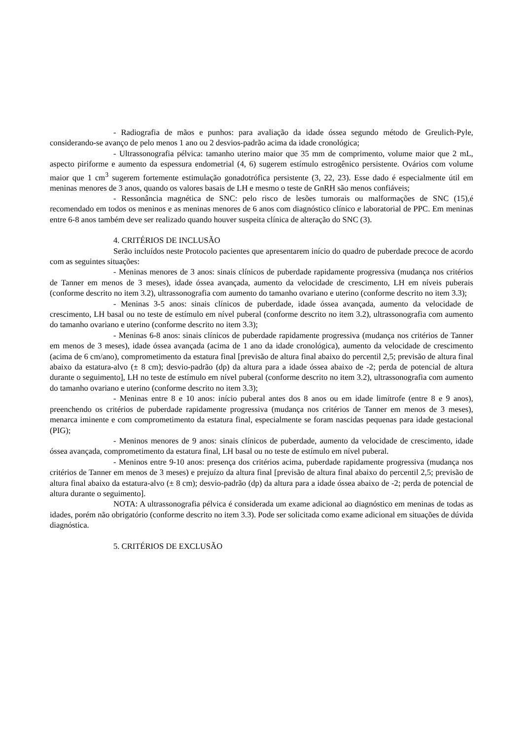- Radiografia de mãos e punhos: para avaliação da idade óssea segundo método de Greulich-Pyle, considerando-se avanço de pelo menos 1 ano ou 2 desvios-padrão acima da idade cronológica;
- Ultrassonografia pélvica: tamanho uterino maior que 35 mm de comprimento, volume maior que 2 mL, aspecto piriforme e aumento da espessura endometrial (4, 6) sugerem estímulo estrogênico persistente. Ovários com volume maior que 1 cm<sup>3</sup> sugerem fortemente estimulação gonadotrófica persistente (3, 22, 23). Esse dado é especialmente útil em meninas menores de 3 anos, quando os valores basais de LH e mesmo o teste de GnRH são menos confiáveis;
- Ressonância magnética de SNC: pelo risco de lesões tumorais ou malformações de SNC (15),é recomendado em todos os meninos e as meninas menores de 6 anos com diagnóstico clínico e laboratorial de PPC. Em meninas entre 6-8 anos também deve ser realizado quando houver suspeita clínica de alteração do SNC (3).
4. CRITÉRIOS DE INCLUSÃO
Serão incluídos neste Protocolo pacientes que apresentarem início do quadro de puberdade precoce de acordo com as seguintes situações:
- Meninas menores de 3 anos: sinais clínicos de puberdade rapidamente progressiva (mudança nos critérios de Tanner em menos de 3 meses), idade óssea avançada, aumento da velocidade de crescimento, LH em níveis puberais (conforme descrito no item 3.2), ultrassonografia com aumento do tamanho ovariano e uterino (conforme descrito no item 3.3);
- Meninas 3-5 anos: sinais clínicos de puberdade, idade óssea avançada, aumento da velocidade de crescimento, LH basal ou no teste de estímulo em nível puberal (conforme descrito no item 3.2), ultrassonografia com aumento do tamanho ovariano e uterino (conforme descrito no item 3.3);
- Meninas 6-8 anos: sinais clínicos de puberdade rapidamente progressiva (mudança nos critérios de Tanner em menos de 3 meses), idade óssea avançada (acima de 1 ano da idade cronológica), aumento da velocidade de crescimento (acima de 6 cm/ano), comprometimento da estatura final [previsão de altura final abaixo do percentil 2,5; previsão de altura final abaixo da estatura-alvo (± 8 cm); desvio-padrão (dp) da altura para a idade óssea abaixo de -2; perda de potencial de altura durante o seguimento], LH no teste de estímulo em nível puberal (conforme descrito no item 3.2), ultrassonografia com aumento do tamanho ovariano e uterino (conforme descrito no item 3.3);
- Meninas entre 8 e 10 anos: início puberal antes dos 8 anos ou em idade limítrofe (entre 8 e 9 anos), preenchendo os critérios de puberdade rapidamente progressiva (mudança nos critérios de Tanner em menos de 3 meses), menarca iminente e com comprometimento da estatura final, especialmente se foram nascidas pequenas para idade gestacional (PIG);
- Meninos menores de 9 anos: sinais clínicos de puberdade, aumento da velocidade de crescimento, idade óssea avançada, comprometimento da estatura final, LH basal ou no teste de estímulo em nível puberal.
- Meninos entre 9-10 anos: presença dos critérios acima, puberdade rapidamente progressiva (mudança nos critérios de Tanner em menos de 3 meses) e prejuízo da altura final [previsão de altura final abaixo do percentil 2,5; previsão de altura final abaixo da estatura-alvo (± 8 cm); desvio-padrão (dp) da altura para a idade óssea abaixo de -2; perda de potencial de altura durante o seguimento].
NOTA: A ultrassonografia pélvica é considerada um exame adicional ao diagnóstico em meninas de todas as idades, porém não obrigatório (conforme descrito no item 3.3). Pode ser solicitada como exame adicional em situações de dúvida diagnóstica.
5. CRITÉRIOS DE EXCLUSÃO